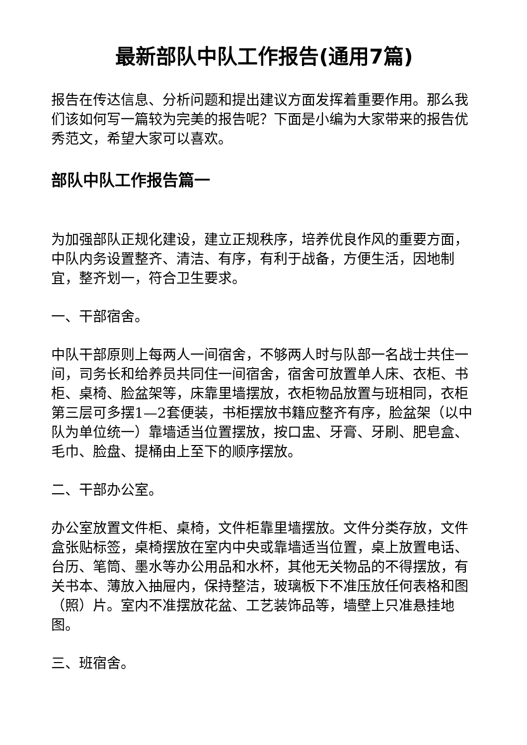最新部队中队工作报告(通用7篇)
报告在传达信息、分析问题和提出建议方面发挥着重要作用。那么我们该如何写一篇较为完美的报告呢？下面是小编为大家带来的报告优秀范文，希望大家可以喜欢。
部队中队工作报告篇一
为加强部队正规化建设，建立正规秩序，培养优良作风的重要方面，中队内务设置整齐、清洁、有序，有利于战备，方便生活，因地制宜，整齐划一，符合卫生要求。
一、干部宿舍。
中队干部原则上每两人一间宿舍，不够两人时与队部一名战士共住一间，司务长和给养员共同住一间宿舍，宿舍可放置单人床、衣柜、书柜、桌椅、脸盆架等，床靠里墙摆放，衣柜物品放置与班相同，衣柜第三层可多摆1—2套便装，书柜摆放书籍应整齐有序，脸盆架（以中队为单位统一）靠墙适当位置摆放，按口盅、牙膏、牙刷、肥皂盒、毛巾、脸盘、提桶由上至下的顺序摆放。
二、干部办公室。
办公室放置文件柜、桌椅，文件柜靠里墙摆放。文件分类存放，文件盒张贴标签，桌椅摆放在室内中央或靠墙适当位置，桌上放置电话、台历、笔筒、墨水等办公用品和水杯，其他无关物品的不得摆放，有关书本、薄放入抽屉内，保持整洁，玻璃板下不准压放任何表格和图（照）片。室内不准摆放花盆、工艺装饰品等，墙壁上只准悬挂地图。
三、班宿舍。